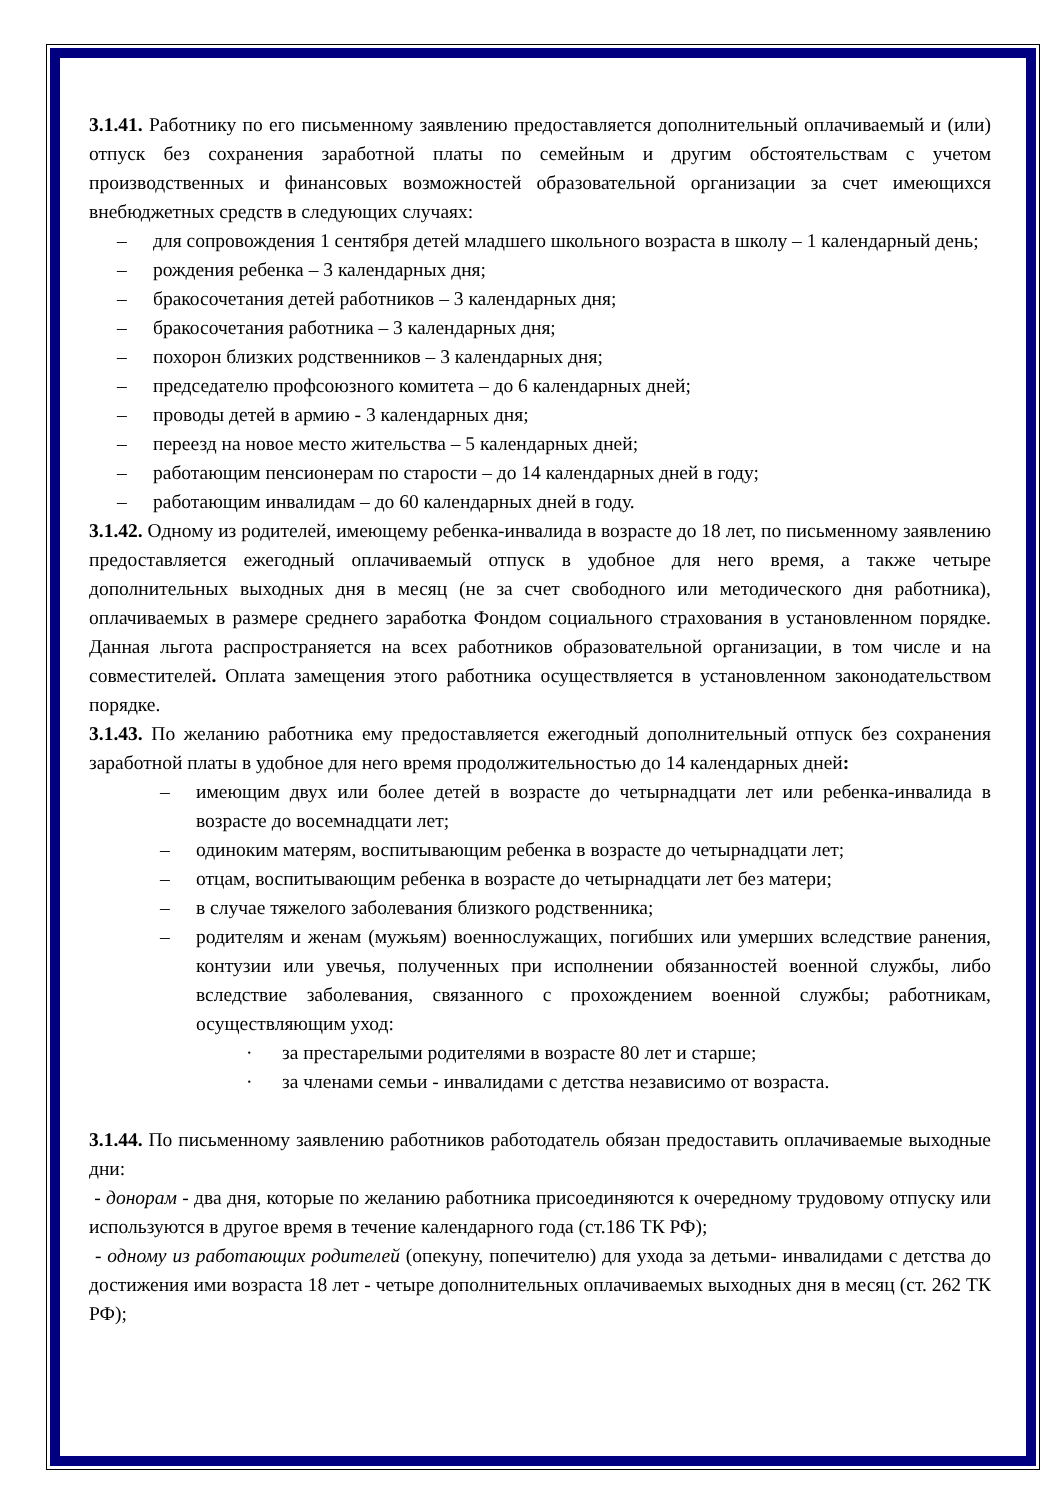3.1.41. Работнику по его письменному заявлению предоставляется дополнительный оплачиваемый и (или) отпуск без сохранения заработной платы по семейным и другим обстоятельствам с учетом производственных и финансовых возможностей образовательной организации за счет имеющихся внебюджетных средств в следующих случаях:
– для сопровождения 1 сентября детей младшего школьного возраста в школу – 1 календарный день;
– рождения ребенка – 3 календарных дня;
– бракосочетания детей работников – 3 календарных дня;
– бракосочетания работника – 3 календарных дня;
– похорон близких родственников – 3 календарных дня;
– председателю профсоюзного комитета – до 6 календарных дней;
– проводы детей в армию - 3 календарных дня;
– переезд на новое место жительства – 5 календарных дней;
– работающим пенсионерам по старости – до 14 календарных дней в году;
– работающим инвалидам – до 60 календарных дней в году.
3.1.42. Одному из родителей, имеющему ребенка-инвалида в возрасте до 18 лет, по письменному заявлению предоставляется ежегодный оплачиваемый отпуск в удобное для него время, а также четыре дополнительных выходных дня в месяц (не за счет свободного или методического дня работника), оплачиваемых в размере среднего заработка Фондом социального страхования в установленном порядке. Данная льгота распространяется на всех работников образовательной организации, в том числе и на совместителей. Оплата замещения этого работника осуществляется в установленном законодательством порядке.
3.1.43. По желанию работника ему предоставляется ежегодный дополнительный отпуск без сохранения заработной платы в удобное для него время продолжительностью до 14 календарных дней:
– имеющим двух или более детей в возрасте до четырнадцати лет или ребенка-инвалида в возрасте до восемнадцати лет;
– одиноким матерям, воспитывающим ребенка в возрасте до четырнадцати лет;
– отцам, воспитывающим ребенка в возрасте до четырнадцати лет без матери;
– в случае тяжелого заболевания близкого родственника;
– родителям и женам (мужьям) военнослужащих, погибших или умерших вследствие ранения, контузии или увечья, полученных при исполнении обязанностей военной службы, либо вследствие заболевания, связанного с прохождением военной службы; работникам, осуществляющим уход:
· за престарелыми родителями в возрасте 80 лет и старше;
· за членами семьи - инвалидами с детства независимо от возраста.
3.1.44. По письменному заявлению работников работодатель обязан предоставить оплачиваемые выходные дни:
- донорам - два дня, которые по желанию работника присоединяются к очередному трудовому отпуску или используются в другое время в течение календарного года (ст.186 ТК РФ);
- одному из работающих родителей (опекуну, попечителю) для ухода за детьми- инвалидами с детства до достижения ими возраста 18 лет - четыре дополнительных оплачиваемых выходных дня в месяц (ст. 262 ТК РФ);